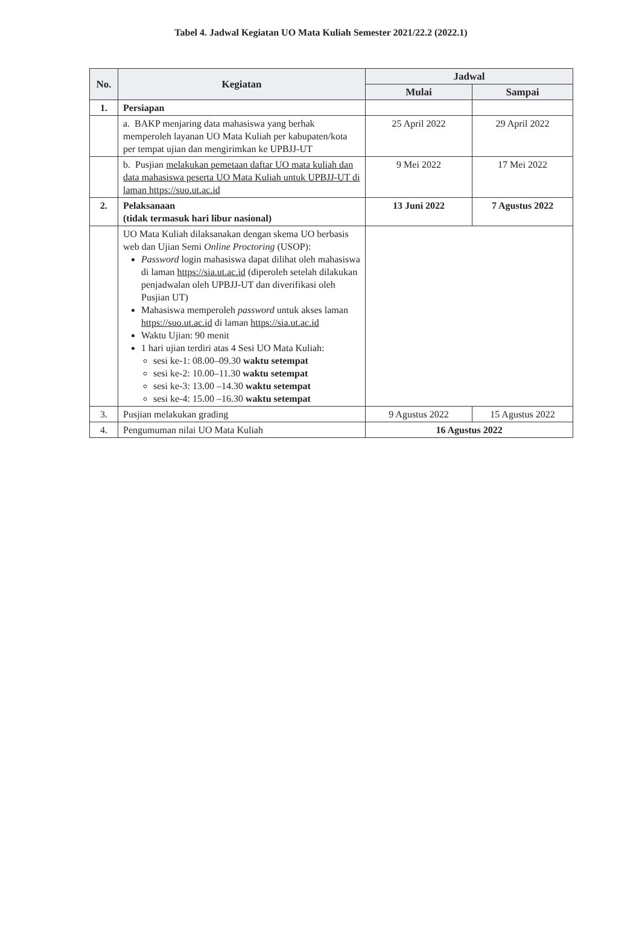Tabel 4. Jadwal Kegiatan UO Mata Kuliah Semester 2021/22.2 (2022.1)
| No. | Kegiatan | Jadwal | |
| --- | --- | --- | --- |
| | | Mulai | Sampai |
| 1. | Persiapan | | |
| | a. BAKP menjaring data mahasiswa yang berhak memperoleh layanan UO Mata Kuliah per kabupaten/kota per tempat ujian dan mengirimkan ke UPBJJ-UT | 25 April 2022 | 29 April 2022 |
| | b. Pusjian melakukan pemetaan daftar UO mata kuliah dan data mahasiswa peserta UO Mata Kuliah untuk UPBJJ-UT di laman https://suo.ut.ac.id | 9 Mei 2022 | 17 Mei 2022 |
| 2. | Pelaksanaan (tidak termasuk hari libur nasional) | 13 Juni 2022 | 7 Agustus 2022 |
| | UO Mata Kuliah dilaksanakan dengan skema UO berbasis web dan Ujian Semi Online Proctoring (USOP): Password login mahasiswa dapat dilihat oleh mahasiswa di laman https://sia.ut.ac.id (diperoleh setelah dilakukan penjadwalan oleh UPBJJ-UT dan diverifikasi oleh Pusjian UT) Mahasiswa memperoleh password untuk akses laman https://suo.ut.ac.id di laman https://sia.ut.ac.id Waktu Ujian: 90 menit 1 hari ujian terdiri atas 4 Sesi UO Mata Kuliah: sesi ke-1: 08.00–09.30 waktu setempat sesi ke-2: 10.00–11.30 waktu setempat sesi ke-3: 13.00 –14.30 waktu setempat sesi ke-4: 15.00 –16.30 waktu setempat | | |
| 3. | Pusjian melakukan grading | 9 Agustus 2022 | 15 Agustus 2022 |
| 4. | Pengumuman nilai UO Mata Kuliah | 16 Agustus 2022 | |